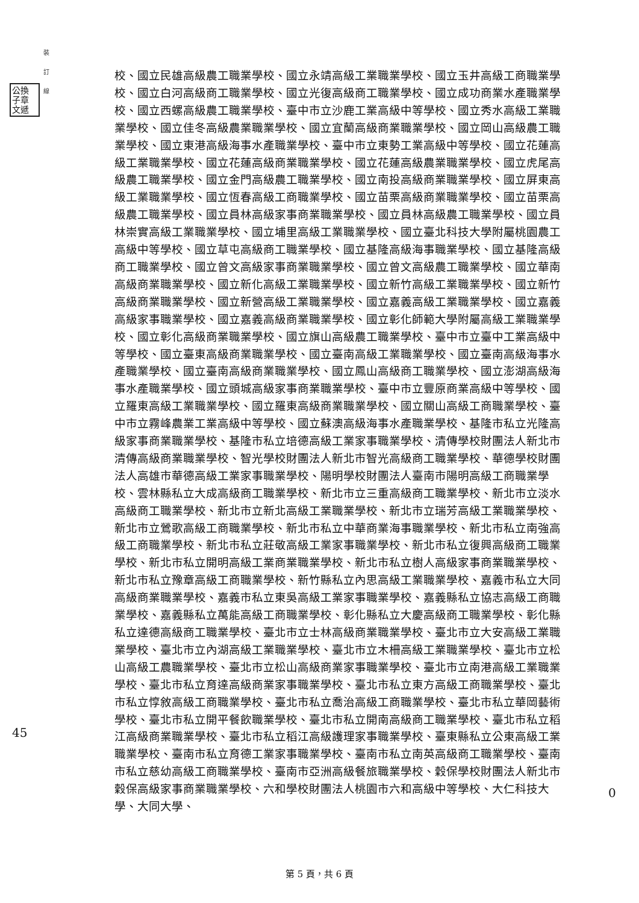公換
子章
文遞
裝
訂
線
校、國立民雄高級農工職業學校、國立永靖高級工業職業學校、國立玉井高級工商職業學校、國立白河高級商工職業學校、國立光復高級商工職業學校、國立成功商業水產職業學校、國立西螺高級農工職業學校、臺中市立沙鹿工業高級中等學校、國立秀水高級工業職業學校、國立佳冬高級農業職業學校、國立宜蘭高級商業職業學校、國立岡山高級農工職業學校、國立東港高級海事水產職業學校、臺中市立東勢工業高級中等學校、國立花蓮高級工業職業學校、國立花蓮高級商業職業學校、國立花蓮高級農業職業學校、國立虎尾高級農工職業學校、國立金門高級農工職業學校、國立南投高級商業職業學校、國立屏東高級工業職業學校、國立恆春高級工商職業學校、國立苗栗高級商業職業學校、國立苗栗高級農工職業學校、國立員林高級家事商業職業學校、國立員林高級農工職業學校、國立員林崇實高級工業職業學校、國立埔里高級工業職業學校、國立臺北科技大學附屬桃園農工高級中等學校、國立草屯高級商工職業學校、國立基隆高級海事職業學校、國立基隆高級商工職業學校、國立曾文高級家事商業職業學校、國立曾文高級農工職業學校、國立華南高級商業職業學校、國立新化高級工業職業學校、國立新竹高級工業職業學校、國立新竹高級商業職業學校、國立新營高級工業職業學校、國立嘉義高級工業職業學校、國立嘉義高級家事職業學校、國立嘉義高級商業職業學校、國立彰化師範大學附屬高級工業職業學校、國立彰化高級商業職業學校、國立旗山高級農工職業學校、臺中市立臺中工業高級中等學校、國立臺東高級商業職業學校、國立臺南高級工業職業學校、國立臺南高級海事水產職業學校、國立臺南高級商業職業學校、國立鳳山高級商工職業學校、國立澎湖高級海事水產職業學校、國立頭城高級家事商業職業學校、臺中市立豐原商業高級中等學校、國立羅東高級工業職業學校、國立羅東高級商業職業學校、國立關山高級工商職業學校、臺中市立霧峰農業工業高級中等學校、國立蘇澳高級海事水產職業學校、基隆市私立光隆高級家事商業職業學校、基隆市私立培德高級工業家事職業學校、清傳學校財團法人新北市清傳高級商業職業學校、智光學校財團法人新北市智光高級商工職業學校、華德學校財團法人高雄市華德高級工業家事職業學校、陽明學校財團法人臺南市陽明高級工商職業學校、雲林縣私立大成高級商工職業學校、新北市立三重高級商工職業學校、新北市立淡水高級商工職業學校、新北市立新北高級工業職業學校、新北市立瑞芳高級工業職業學校、新北市立鶯歌高級工商職業學校、新北市私立中華商業海事職業學校、新北市私立南強高級工商職業學校、新北市私立莊敬高級工業家事職業學校、新北市私立復興高級商工職業學校、新北市私立開明高級工業商業職業學校、新北市私立樹人高級家事商業職業學校、新北市私立豫章高級工商職業學校、新竹縣私立內思高級工業職業學校、嘉義市私立大同高級商業職業學校、嘉義市私立東吳高級工業家事職業學校、嘉義縣私立協志高級工商職業學校、嘉義縣私立萬能高級工商職業學校、彰化縣私立大慶高級商工職業學校、彰化縣私立達德高級商工職業學校、臺北市立士林高級商業職業學校、臺北市立大安高級工業職業學校、臺北市立內湖高級工業職業學校、臺北市立木柵高級工業職業學校、臺北市立松山高級工農職業學校、臺北市立松山高級商業家事職業學校、臺北市立南港高級工業職業學校、臺北市私立育達高級商業家事職業學校、臺北市私立東方高級工商職業學校、臺北市私立惇敘高級工商職業學校、臺北市私立喬治高級工商職業學校、臺北市私立華岡藝術學校、臺北市私立開平餐飲職業學校、臺北市私立開南高級商工職業學校、臺北市私立稻江高級商業職業學校、臺北市私立稻江高級護理家事職業學校、臺東縣私立公東高級工業職業學校、臺南市私立育德工業家事職業學校、臺南市私立南英高級商工職業學校、臺南市私立慈幼高級工商職業學校、臺南市亞洲高級餐旅職業學校、穀保學校財團法人新北市穀保高級家事商業職業學校、六和學校財團法人桃園市六和高級中等學校、大仁科技大學、大同大學、
45
0
第 5 頁，共 6 頁